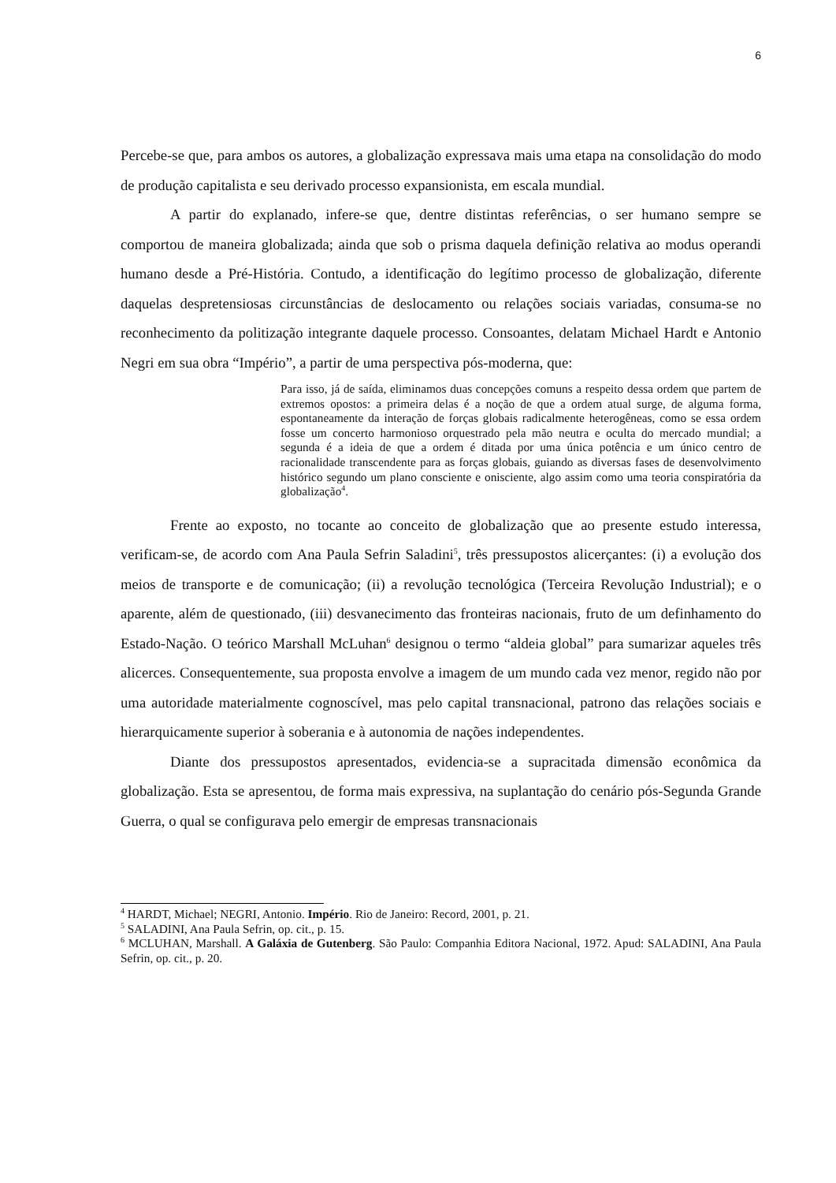6
Percebe-se que, para ambos os autores, a globalização expressava mais uma etapa na consolidação do modo de produção capitalista e seu derivado processo expansionista, em escala mundial.
A partir do explanado, infere-se que, dentre distintas referências, o ser humano sempre se comportou de maneira globalizada; ainda que sob o prisma daquela definição relativa ao modus operandi humano desde a Pré-História. Contudo, a identificação do legítimo processo de globalização, diferente daquelas despretensiosas circunstâncias de deslocamento ou relações sociais variadas, consuma-se no reconhecimento da politização integrante daquele processo. Consoantes, delatam Michael Hardt e Antonio Negri em sua obra “Império”, a partir de uma perspectiva pós-moderna, que:
Para isso, já de saída, eliminamos duas concepções comuns a respeito dessa ordem que partem de extremos opostos: a primeira delas é a noção de que a ordem atual surge, de alguma forma, espontaneamente da interação de forças globais radicalmente heterogêneas, como se essa ordem fosse um concerto harmonioso orquestrado pela mão neutra e oculta do mercado mundial; a segunda é a ideia de que a ordem é ditada por uma única potência e um único centro de racionalidade transcendente para as forças globais, guiando as diversas fases de desenvolvimento histórico segundo um plano consciente e onisciente, algo assim como uma teoria conspiratória da globalização<sup>4</sup>.
Frente ao exposto, no tocante ao conceito de globalização que ao presente estudo interessa, verificam-se, de acordo com Ana Paula Sefrin Saladini<sup>5</sup>, três pressupostos alicerçantes: (i) a evolução dos meios de transporte e de comunicação; (ii) a revolução tecnológica (Terceira Revolução Industrial); e o aparente, além de questionado, (iii) desvanecimento das fronteiras nacionais, fruto de um definhamento do Estado-Nação. O teórico Marshall McLuhan<sup>6</sup> designou o termo “aldeia global” para sumarizar aqueles três alicerces. Consequentemente, sua proposta envolve a imagem de um mundo cada vez menor, regido não por uma autoridade materialmente cognoscível, mas pelo capital transnacional, patrono das relações sociais e hierarquicamente superior à soberania e à autonomia de nações independentes.
Diante dos pressupostos apresentados, evidencia-se a supracitada dimensão econômica da globalização. Esta se apresentou, de forma mais expressiva, na suplantação do cenário pós-Segunda Grande Guerra, o qual se configurava pelo emergir de empresas transnacionais
<sup>4</sup> HARDT, Michael; NEGRI, Antonio. Império. Rio de Janeiro: Record, 2001, p. 21.
<sup>5</sup> SALADINI, Ana Paula Sefrin, op. cit., p. 15.
<sup>6</sup> MCLUHAN, Marshall. A Galáxia de Gutenberg. São Paulo: Companhia Editora Nacional, 1972. Apud: SALADINI, Ana Paula Sefrin, op. cit., p. 20.